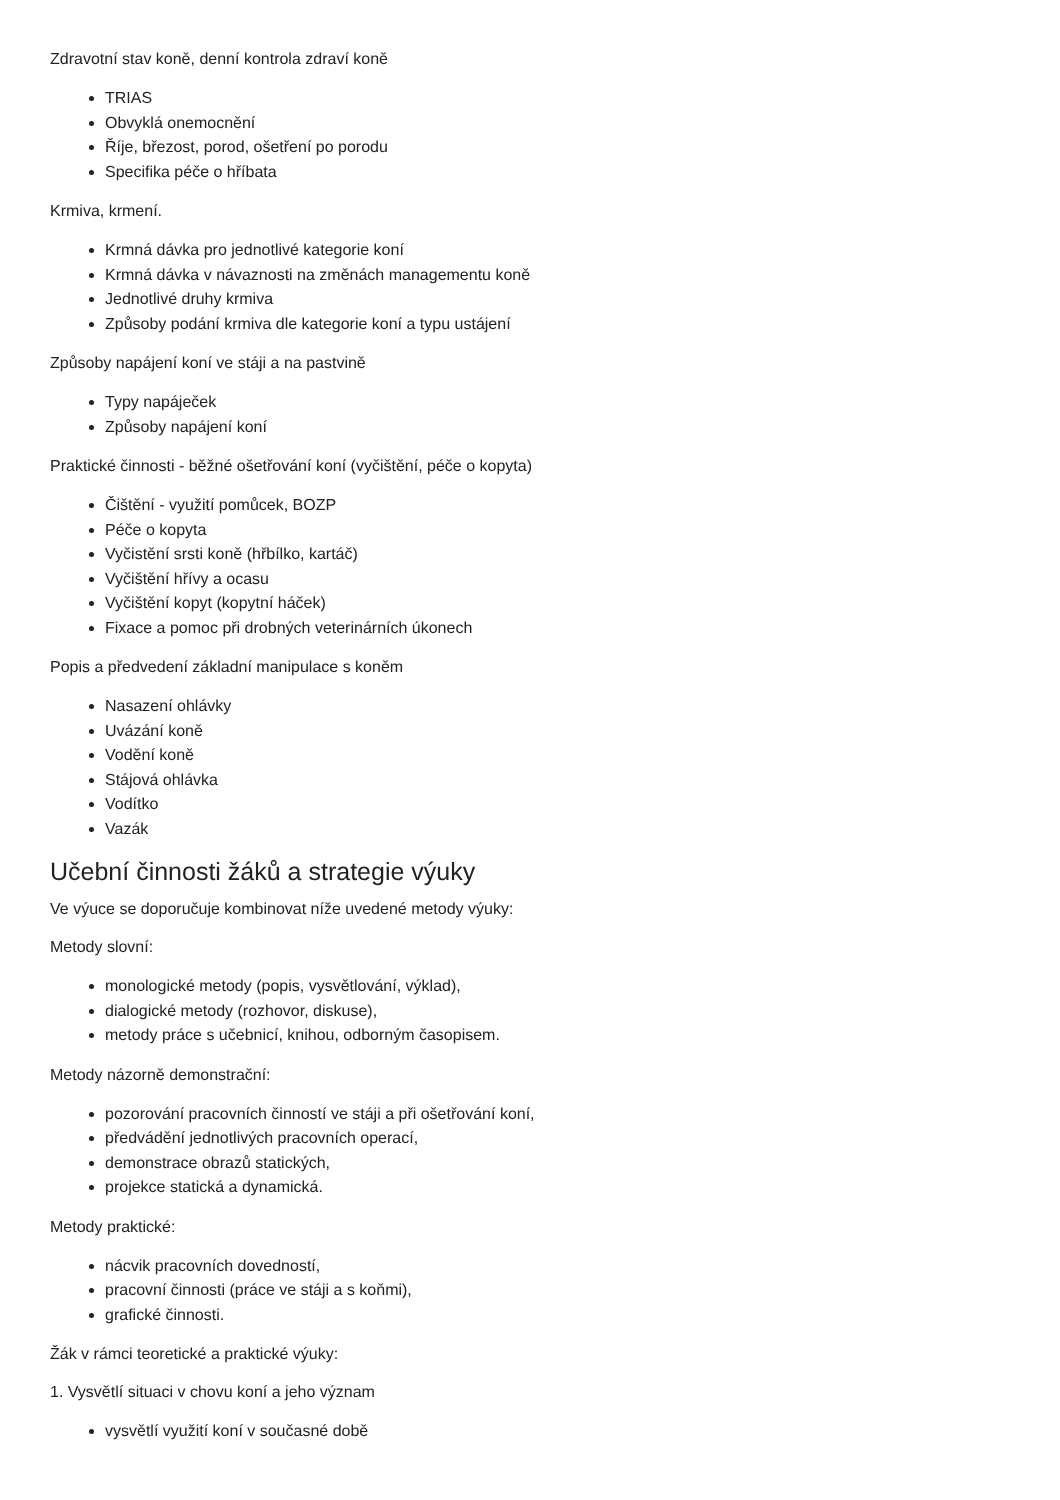Zdravotní stav koně, denní kontrola zdraví koně
TRIAS
Obvyklá onemocnění
Říje, březost, porod, ošetření po porodu
Specifika péče o hříbata
Krmiva, krmení.
Krmná dávka pro jednotlivé kategorie koní
Krmná dávka v návaznosti na změnách managementu koně
Jednotlivé druhy krmiva
Způsoby podání krmiva dle kategorie koní a typu ustájení
Způsoby napájení koní ve stáji a na pastvině
Typy napáječek
Způsoby napájení koní
Praktické činnosti - běžné ošetřování koní (vyčištění, péče o kopyta)
Čištění - využití pomůcek, BOZP
Péče o kopyta
Vyčistění srsti koně (hřbílko, kartáč)
Vyčištění hřívy a ocasu
Vyčištění kopyt (kopytní háček)
Fixace a pomoc při drobných veterinárních úkonech
Popis a předvedení základní manipulace s koněm
Nasazení ohlávky
Uvázání koně
Vodění koně
Stájová ohlávka
Vodítko
Vazák
Učební činnosti žáků a strategie výuky
Ve výuce se doporučuje kombinovat níže uvedené metody výuky:
Metody slovní:
monologické metody (popis, vysvětlování, výklad),
dialogické metody (rozhovor, diskuse),
metody práce s učebnicí, knihou, odborným časopisem.
Metody názorně demonstrační:
pozorování pracovních činností ve stáji a při ošetřování koní,
předvádění jednotlivých pracovních operací,
demonstrace obrazů statických,
projekce statická a dynamická.
Metody praktické:
nácvik pracovních dovedností,
pracovní činnosti (práce ve stáji a s koňmi),
grafické činnosti.
Žák v rámci teoretické a praktické výuky:
1. Vysvětlí situaci v chovu koní a jeho význam
vysvětlí využití koní v současné době